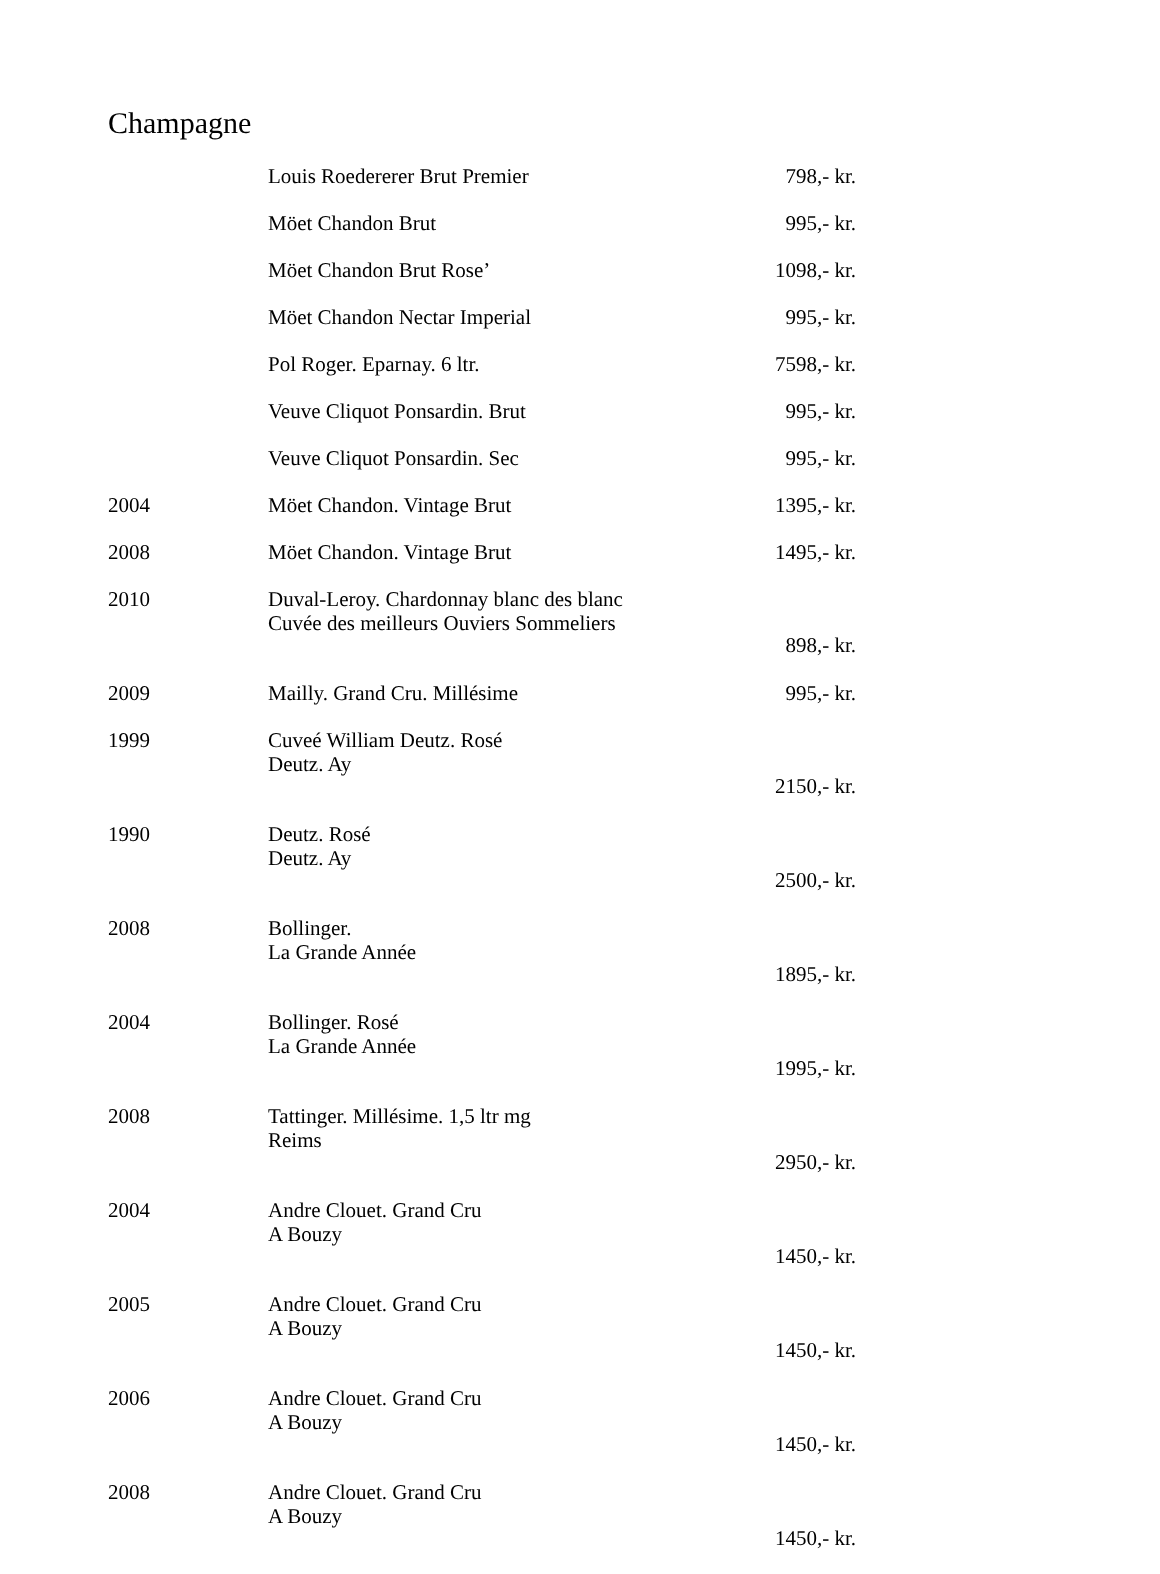Champagne
| | Louis Roedererer Brut Premier | 798,- kr. |
| | Möet Chandon Brut | 995,- kr. |
| | Möet Chandon Brut Rose’ | 1098,- kr. |
| | Möet Chandon Nectar Imperial | 995,- kr. |
| | Pol Roger. Eparnay. 6 ltr. | 7598,- kr. |
| | Veuve Cliquot Ponsardin. Brut | 995,- kr. |
| | Veuve Cliquot Ponsardin. Sec | 995,- kr. |
| 2004 | Möet Chandon. Vintage Brut | 1395,- kr. |
| 2008 | Möet Chandon. Vintage Brut | 1495,- kr. |
| 2010 | Duval-Leroy. Chardonnay blanc des blanc Cuvée des meilleurs Ouviers Sommeliers | 898,- kr. |
| 2009 | Mailly. Grand Cru. Millésime | 995,- kr. |
| 1999 | Cuveé William Deutz. Rosé Deutz. Ay | 2150,- kr. |
| 1990 | Deutz. Rosé Deutz. Ay | 2500,- kr. |
| 2008 | Bollinger. La Grande Année | 1895,- kr. |
| 2004 | Bollinger. Rosé La Grande Année | 1995,- kr. |
| 2008 | Tattinger. Millésime. 1,5 ltr mg Reims | 2950,- kr. |
| 2004 | Andre Clouet. Grand Cru A Bouzy | 1450,- kr. |
| 2005 | Andre Clouet. Grand Cru A Bouzy | 1450,- kr. |
| 2006 | Andre Clouet. Grand Cru A Bouzy | 1450,- kr. |
| 2008 | Andre Clouet. Grand Cru A Bouzy | 1450,- kr. |